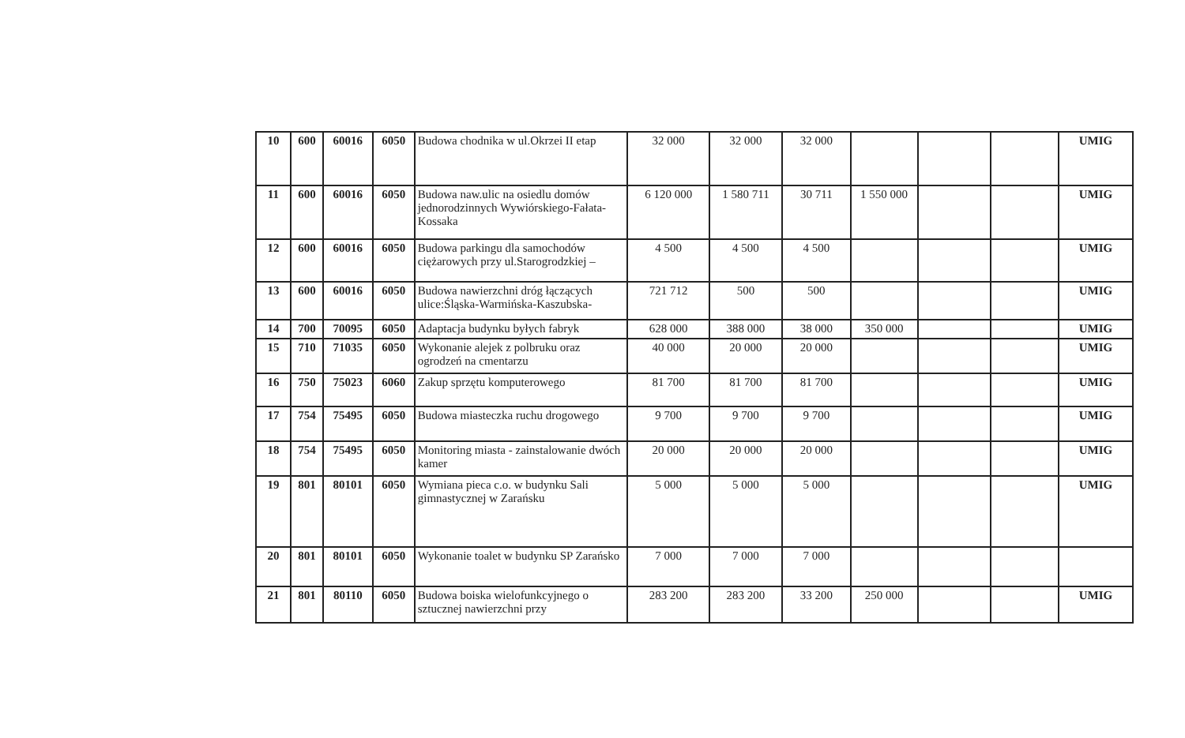| 10 | 600 | 60016 | 6050 | Budowa chodnika w ul.Okrzei II etap | 32 000 | 32 000 | 32 000 | | | | UMIG |
| 11 | 600 | 60016 | 6050 | Budowa naw.ulic na osiedlu domów jednorodzinnych Wywiórskiego-Fałata-Kossaka | 6 120 000 | 1 580 711 | 30 711 | 1 550 000 | | | UMIG |
| 12 | 600 | 60016 | 6050 | Budowa parkingu dla samochodów ciężarowych przy ul.Starogrodzkiej – | 4 500 | 4 500 | 4 500 | | | | UMIG |
| 13 | 600 | 60016 | 6050 | Budowa nawierzchni dróg łączących ulice:Śląska-Warmińska-Kaszubska- | 721 712 | 500 | 500 | | | | UMIG |
| 14 | 700 | 70095 | 6050 | Adaptacja budynku byłych fabryk | 628 000 | 388 000 | 38 000 | 350 000 | | | UMIG |
| 15 | 710 | 71035 | 6050 | Wykonanie alejek z polbruku oraz ogrodzeń na cmentarzu | 40 000 | 20 000 | 20 000 | | | | UMIG |
| 16 | 750 | 75023 | 6060 | Zakup sprzętu komputerowego | 81 700 | 81 700 | 81 700 | | | | UMIG |
| 17 | 754 | 75495 | 6050 | Budowa miasteczka ruchu drogowego | 9 700 | 9 700 | 9 700 | | | | UMIG |
| 18 | 754 | 75495 | 6050 | Monitoring miasta - zainstalowanie dwóch kamer | 20 000 | 20 000 | 20 000 | | | | UMIG |
| 19 | 801 | 80101 | 6050 | Wymiana pieca c.o. w budynku Sali gimnastycznej w Zarańsku | 5 000 | 5 000 | 5 000 | | | | UMIG |
| 20 | 801 | 80101 | 6050 | Wykonanie toalet w budynku SP Zarańsko | 7 000 | 7 000 | 7 000 | | | | |
| 21 | 801 | 80110 | 6050 | Budowa boiska wielofunkcyjnego o sztucznej nawierzchni przy | 283 200 | 283 200 | 33 200 | 250 000 | | | UMIG |